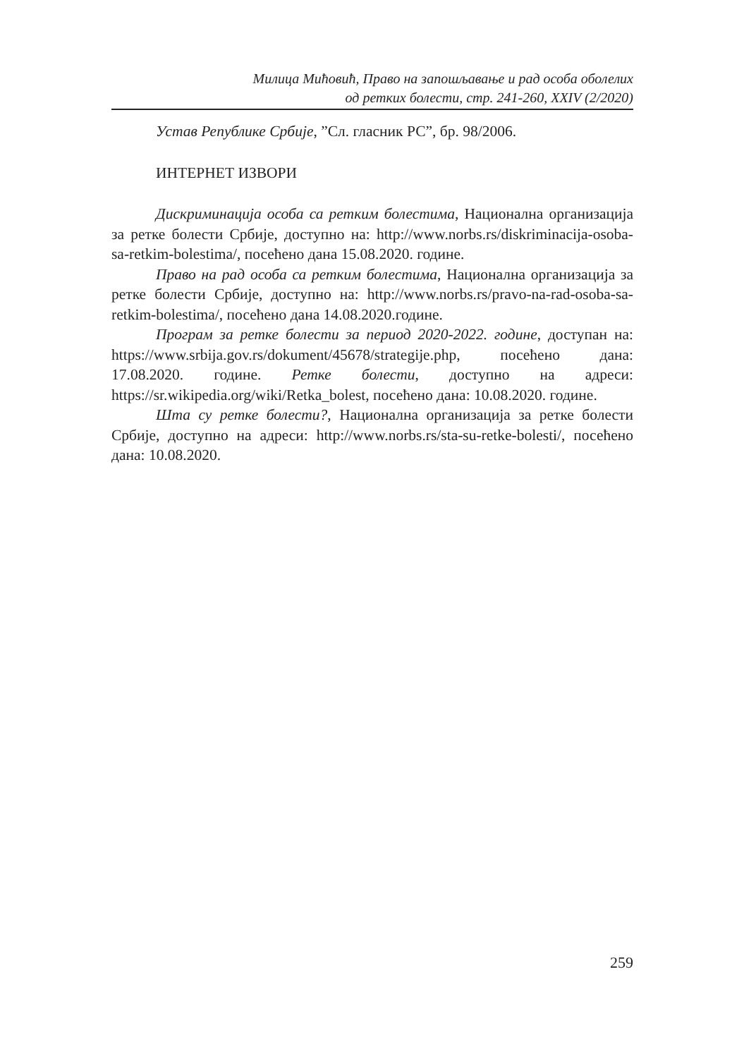Милица Мићовић, Право на запошљавање и рад особа оболелих
од ретких болести, стр. 241-260, XXIV (2/2020)
Устав Републике Србије, ”Сл. гласник РС”, бр. 98/2006.
ИНТЕРНЕТ ИЗВОРИ
Дискриминација особа са ретким болестима, Национална организација за ретке болести Србије, доступно на: http://www.norbs.rs/diskriminacija-osoba-sa-retkim-bolestima/, посећено дана 15.08.2020. године.
Право на рад особа са ретким болестима, Национална организација за ретке болести Србије, доступно на: http://www.norbs.rs/pravo-na-rad-osoba-sa-retkim-bolestima/, посећено дана 14.08.2020.године.
Програм за ретке болести за период 2020-2022. године, доступан на: https://www.srbija.gov.rs/dokument/45678/strategije.php, посећено дана: 17.08.2020. године. Ретке болести, доступно на адреси: https://sr.wikipedia.org/wiki/Retka_bolest, посећено дана: 10.08.2020. године.
Шта су ретке болести?, Национална организација за ретке болести Србије, доступно на адреси: http://www.norbs.rs/sta-su-retke-bolesti/, посећено дана: 10.08.2020.
259